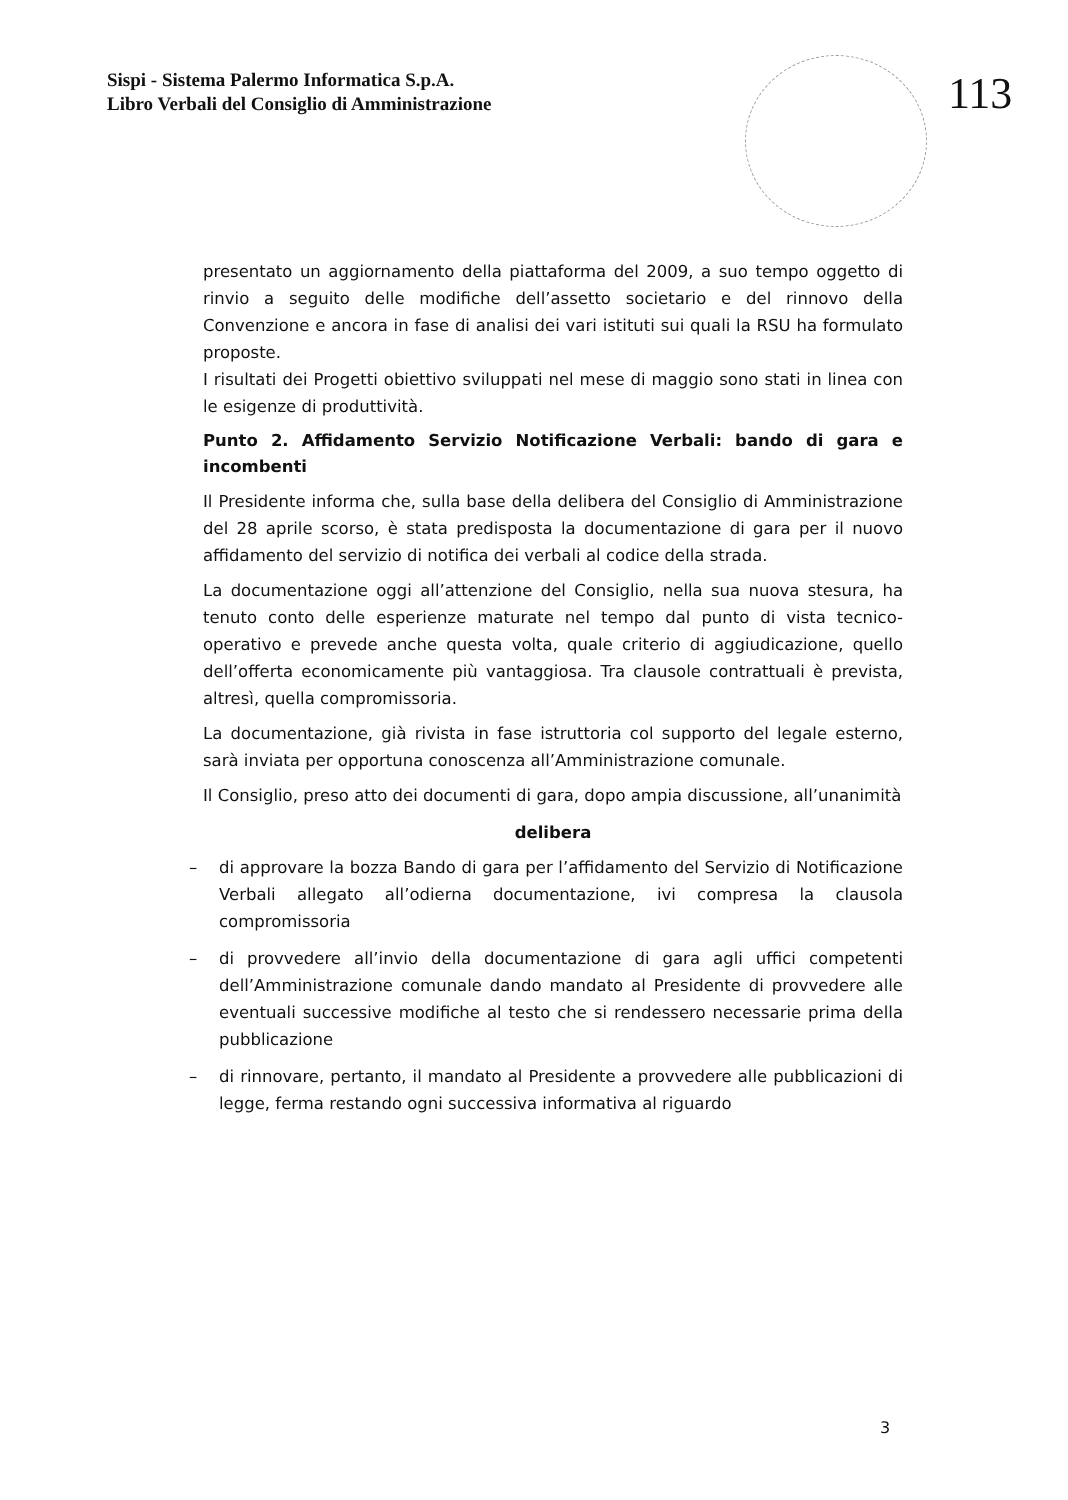Sispi - Sistema Palermo Informatica S.p.A.
Libro Verbali del Consiglio di Amministrazione
113
presentato un aggiornamento della piattaforma del 2009, a suo tempo oggetto di rinvio a seguito delle modifiche dell’assetto societario e del rinnovo della Convenzione e ancora in fase di analisi dei vari istituti sui quali la RSU ha formulato proposte.
I risultati dei Progetti obiettivo sviluppati nel mese di maggio sono stati in linea con le esigenze di produttività.
Punto 2. Affidamento Servizio Notificazione Verbali: bando di gara e incombenti
Il Presidente informa che, sulla base della delibera del Consiglio di Amministrazione del 28 aprile scorso, è stata predisposta la documentazione di gara per il nuovo affidamento del servizio di notifica dei verbali al codice della strada.
La documentazione oggi all’attenzione del Consiglio, nella sua nuova stesura, ha tenuto conto delle esperienze maturate nel tempo dal punto di vista tecnico-operativo e prevede anche questa volta, quale criterio di aggiudicazione, quello dell’offerta economicamente più vantaggiosa. Tra clausole contrattuali è prevista, altresì, quella compromissoria.
La documentazione, già rivista in fase istruttoria col supporto del legale esterno, sarà inviata per opportuna conoscenza all’Amministrazione comunale.
Il Consiglio, preso atto dei documenti di gara, dopo ampia discussione, all’unanimità
delibera
– di approvare la bozza Bando di gara per l’affidamento del Servizio di Notificazione Verbali allegato all’odierna documentazione, ivi compresa la clausola compromissoria
– di provvedere all’invio della documentazione di gara agli uffici competenti dell’Amministrazione comunale dando mandato al Presidente di provvedere alle eventuali successive modifiche al testo che si rendessero necessarie prima della pubblicazione
– di rinnovare, pertanto, il mandato al Presidente a provvedere alle pubblicazioni di legge, ferma restando ogni successiva informativa al riguardo
3